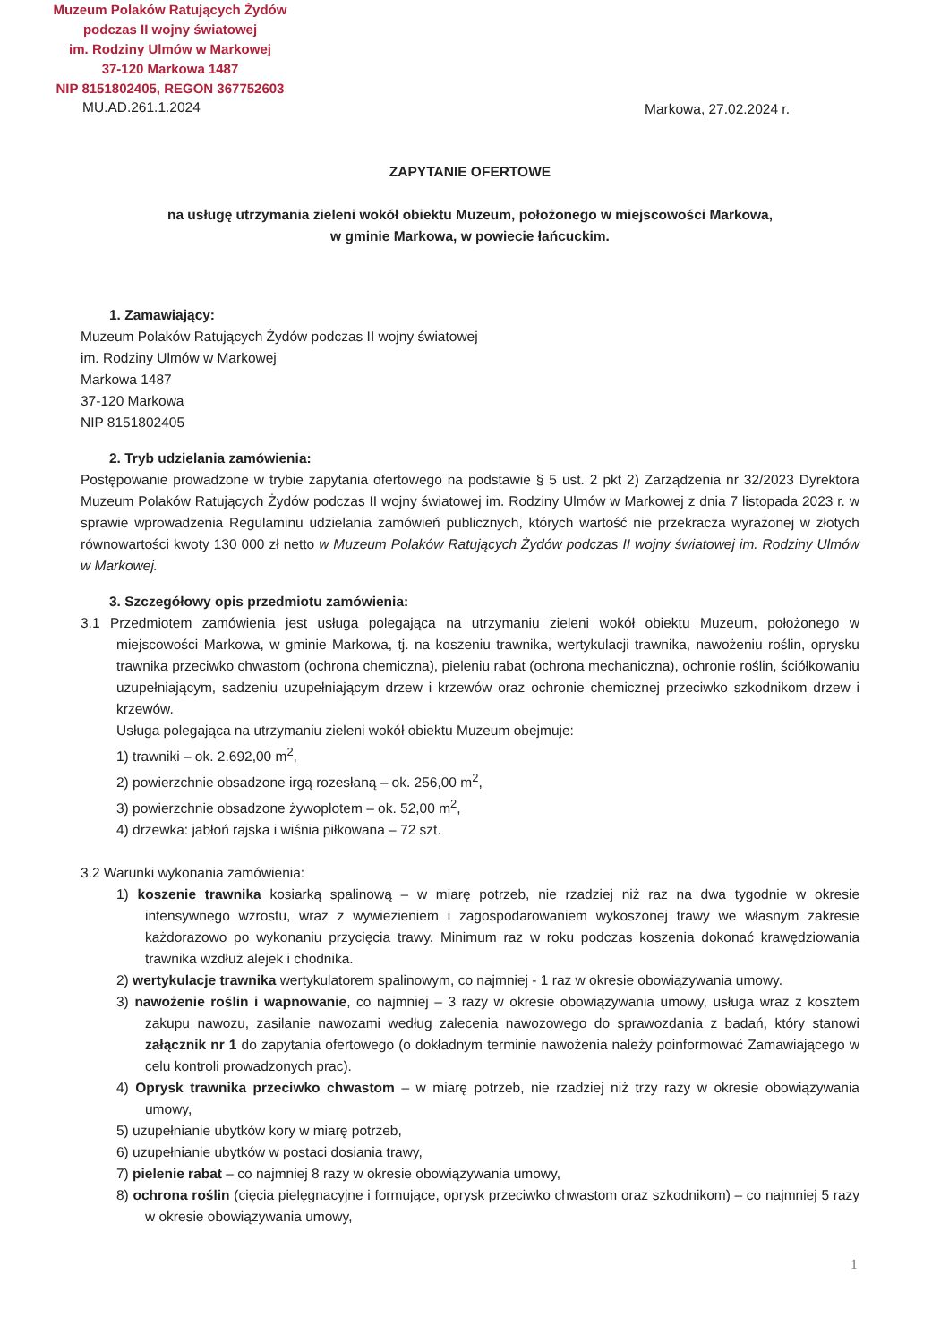Muzeum Polaków Ratujących Żydów
podczas II wojny światowej
im. Rodziny Ulmów w Markowej
37-120 Markowa 1487
NIP 8151802405, REGON 367752603
MU.AD.261.1.2024 Markowa, 27.02.2024 r.
ZAPYTANIE OFERTOWE
na usługę utrzymania zieleni wokół obiektu Muzeum, położonego w miejscowości Markowa,
w gminie Markowa, w powiecie łańcuckim.
1. Zamawiający:
Muzeum Polaków Ratujących Żydów podczas II wojny światowej
im. Rodziny Ulmów w Markowej
Markowa 1487
37-120 Markowa
NIP 8151802405
2. Tryb udzielania zamówienia:
Postępowanie prowadzone w trybie zapytania ofertowego na podstawie § 5 ust. 2 pkt 2) Zarządzenia nr 32/2023 Dyrektora Muzeum Polaków Ratujących Żydów podczas II wojny światowej im. Rodziny Ulmów w Markowej z dnia 7 listopada 2023 r. w sprawie wprowadzenia Regulaminu udzielania zamówień publicznych, których wartość nie przekracza wyrażonej w złotych równowartości kwoty 130 000 zł netto w Muzeum Polaków Ratujących Żydów podczas II wojny światowej im. Rodziny Ulmów w Markowej.
3. Szczegółowy opis przedmiotu zamówienia:
3.1 Przedmiotem zamówienia jest usługa polegająca na utrzymaniu zieleni wokół obiektu Muzeum, położonego w miejscowości Markowa, w gminie Markowa, tj. na koszeniu trawnika, wertykulacji trawnika, nawożeniu roślin, oprysku trawnika przeciwko chwastom (ochrona chemiczna), pieleniu rabat (ochrona mechaniczna), ochronie roślin, ściółkowaniu uzupełniającym, sadzeniu uzupełniającym drzew i krzewów oraz ochronie chemicznej przeciwko szkodnikom drzew i krzewów.
Usługa polegająca na utrzymaniu zieleni wokół obiektu Muzeum obejmuje:
1) trawniki – ok. 2.692,00 m<sup>2</sup>,
2) powierzchnie obsadzone irgą rozesłaną – ok. 256,00 m<sup>2</sup>,
3) powierzchnie obsadzone żywopłotem – ok. 52,00 m<sup>2</sup>,
4) drzewka: jabłoń rajska i wiśnia piłkowana – 72 szt.
3.2 Warunki wykonania zamówienia:
1) koszenie trawnika kosiarką spalinową – w miarę potrzeb, nie rzadziej niż raz na dwa tygodnie w okresie intensywnego wzrostu, wraz z wywiezieniem i zagospodarowaniem wykoszonej trawy we własnym zakresie każdorazowo po wykonaniu przycięcia trawy. Minimum raz w roku podczas koszenia dokonać krawędziowania trawnika wzdłuż alejek i chodnika.
2) wertykulacje trawnika wertykulatorem spalinowym, co najmniej - 1 raz w okresie obowiązywania umowy.
3) nawożenie roślin i wapnowanie, co najmniej – 3 razy w okresie obowiązywania umowy, usługa wraz z kosztem zakupu nawozu, zasilanie nawozami według zalecenia nawozowego do sprawozdania z badań, który stanowi załącznik nr 1 do zapytania ofertowego (o dokładnym terminie nawożenia należy poinformować Zamawiającego w celu kontroli prowadzonych prac).
4) Oprysk trawnika przeciwko chwastom – w miarę potrzeb, nie rzadziej niż trzy razy w okresie obowiązywania umowy,
5) uzupełnianie ubytków kory w miarę potrzeb,
6) uzupełnianie ubytków w postaci dosiania trawy,
7) pielenie rabat – co najmniej 8 razy w okresie obowiązywania umowy,
8) ochrona roślin (cięcia pielęgnacyjne i formujące, oprysk przeciwko chwastom oraz szkodnikom) – co najmniej 5 razy w okresie obowiązywania umowy,
1